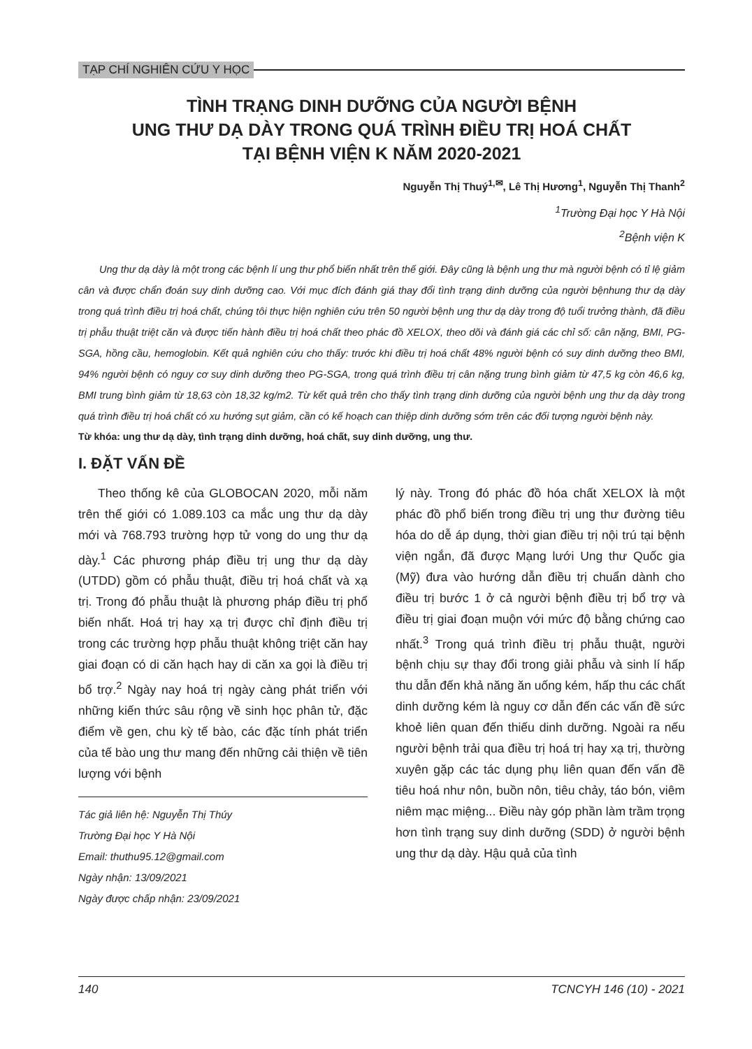TẠP CHÍ NGHIÊN CỨU Y HỌC
TÌNH TRẠNG DINH DƯỠNG CỦA NGƯỜI BỆNH
UNG THƯ DẠ DÀY TRONG QUÁ TRÌNH ĐIỀU TRỊ HOÁ CHẤT
TẠI BỆNH VIỆN K NĂM 2020-2021
Nguyễn Thị Thuý<sup>1,✉</sup>, Lê Thị Hương<sup>1</sup>, Nguyễn Thị Thanh<sup>2</sup>
<sup>1</sup> Trường Đại học Y Hà Nội
<sup>2</sup> Bệnh viện K
Ung thư dạ dày là một trong các bệnh lí ung thư phổ biến nhất trên thế giới. Đây cũng là bệnh ung thư mà người bệnh có tỉ lệ giảm cân và được chẩn đoán suy dinh dưỡng cao. Với mục đích đánh giá thay đổi tình trạng dinh dưỡng của người bệnhung thư dạ dày trong quá trình điều trị hoá chất, chúng tôi thực hiện nghiên cứu trên 50 người bệnh ung thư dạ dày trong độ tuổi trưởng thành, đã điều trị phẫu thuật triệt căn và được tiến hành điều trị hoá chất theo phác đồ XELOX, theo dõi và đánh giá các chỉ số: cân nặng, BMI, PG-SGA, hồng cầu, hemoglobin. Kết quả nghiên cứu cho thấy: trước khi điều trị hoá chất 48% người bệnh có suy dinh dưỡng theo BMI, 94% người bệnh có nguy cơ suy dinh dưỡng theo PG-SGA, trong quá trình điều trị cân nặng trung bình giảm từ 47,5 kg còn 46,6 kg, BMI trung bình giảm từ 18,63 còn 18,32 kg/m2. Từ kết quả trên cho thấy tình trạng dinh dưỡng của người bệnh ung thư dạ dày trong quá trình điều trị hoá chất có xu hướng sụt giảm, cần có kế hoạch can thiệp dinh dưỡng sớm trên các đối tượng người bệnh này.
Từ khóa: ung thư dạ dày, tình trạng dinh dưỡng, hoá chất, suy dinh dưỡng, ung thư.
I. ĐẶT VẤN ĐỀ
Theo thống kê của GLOBOCAN 2020, mỗi năm trên thế giới có 1.089.103 ca mắc ung thư dạ dày mới và 768.793 trường hợp tử vong do ung thư dạ dày.<sup>1</sup> Các phương pháp điều trị ung thư dạ dày (UTDD) gồm có phẫu thuật, điều trị hoá chất và xạ trị. Trong đó phẫu thuật là phương pháp điều trị phổ biến nhất. Hoá trị hay xạ trị được chỉ định điều trị trong các trường hợp phẫu thuật không triệt căn hay giai đoạn có di căn hạch hay di căn xa gọi là điều trị bổ trợ.<sup>2</sup> Ngày nay hoá trị ngày càng phát triển với những kiến thức sâu rộng về sinh học phân tử, đặc điểm về gen, chu kỳ tế bào, các đặc tính phát triển của tế bào ung thư mang đến những cải thiện về tiên lượng với bệnh
Tác giả liên hệ: Nguyễn Thị Thúy
Trường Đại học Y Hà Nội
Email: thuthu95.12@gmail.com
Ngày nhận: 13/09/2021
Ngày được chấp nhận: 23/09/2021
lý này. Trong đó phác đồ hóa chất XELOX là một phác đồ phổ biến trong điều trị ung thư đường tiêu hóa do dễ áp dụng, thời gian điều trị nội trú tại bệnh viện ngắn, đã được Mạng lưới Ung thư Quốc gia (Mỹ) đưa vào hướng dẫn điều trị chuẩn dành cho điều trị bước 1 ở cả người bệnh điều trị bổ trợ và điều trị giai đoạn muộn với mức độ bằng chứng cao nhất.<sup>3</sup> Trong quá trình điều trị phẫu thuật, người bệnh chịu sự thay đổi trong giải phẫu và sinh lí hấp thu dẫn đến khả năng ăn uống kém, hấp thu các chất dinh dưỡng kém là nguy cơ dẫn đến các vấn đề sức khoẻ liên quan đến thiếu dinh dưỡng. Ngoài ra nếu người bệnh trải qua điều trị hoá trị hay xạ trị, thường xuyên gặp các tác dụng phụ liên quan đến vấn đề tiêu hoá như nôn, buồn nôn, tiêu chảy, táo bón, viêm niêm mạc miệng... Điều này góp phần làm trầm trọng hơn tình trạng suy dinh dưỡng (SDD) ở người bệnh ung thư dạ dày. Hậu quả của tình
140 TCNCYH 146 (10) - 2021